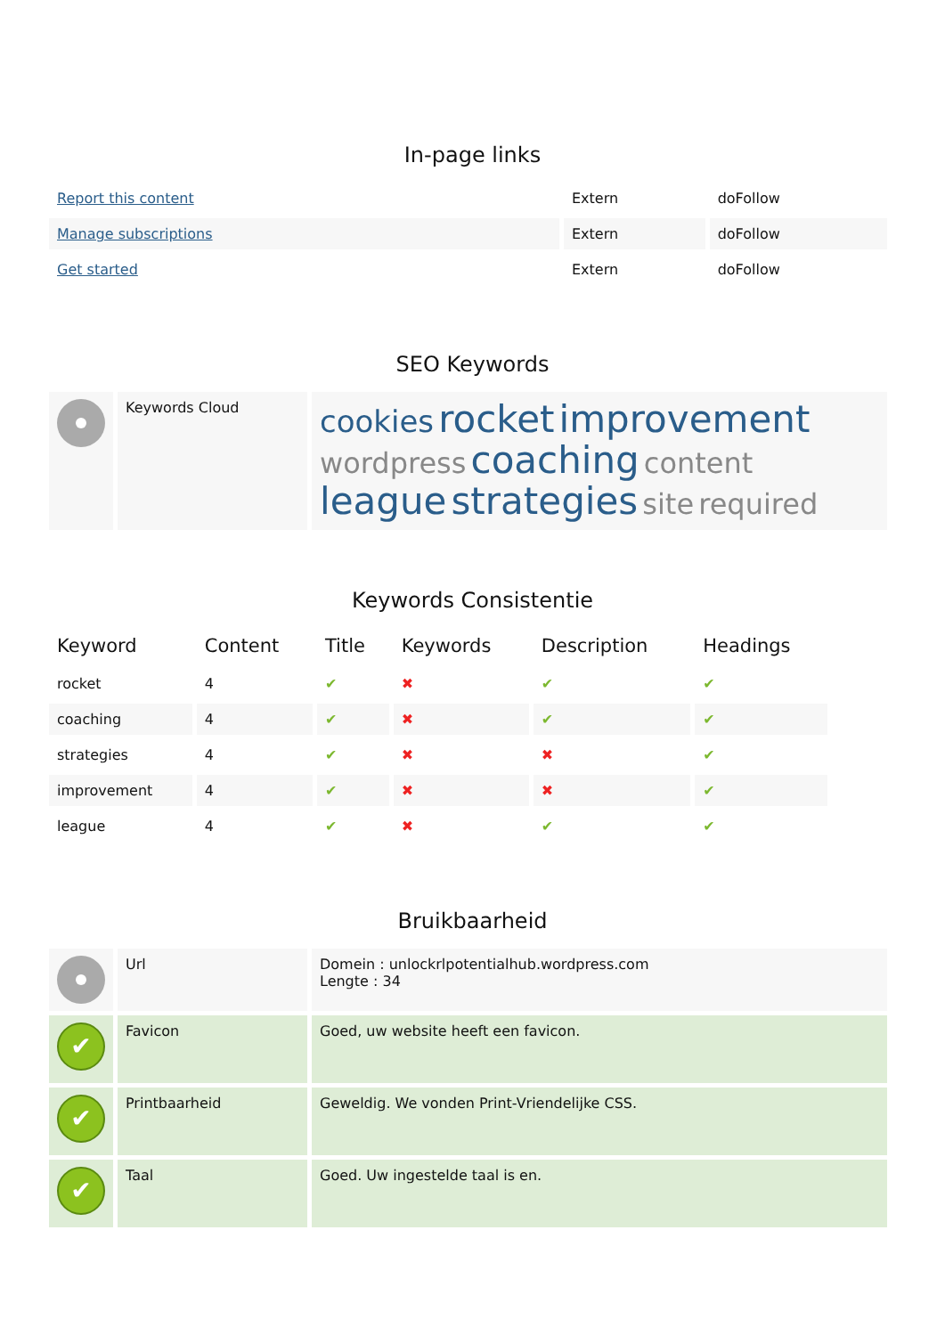In-page links
| Report this content | Extern | doFollow |
| Manage subscriptions | Extern | doFollow |
| Get started | Extern | doFollow |
SEO Keywords
| | Keywords Cloud | cookies rocket improvement wordpress coaching content league strategies site required |
Keywords Consistentie
| Keyword | Content | Title | Keywords | Description | Headings |
| --- | --- | --- | --- | --- | --- |
| rocket | 4 | ✔ | ✖ | ✔ | ✔ |
| coaching | 4 | ✔ | ✖ | ✔ | ✔ |
| strategies | 4 | ✔ | ✖ | ✖ | ✔ |
| improvement | 4 | ✔ | ✖ | ✖ | ✔ |
| league | 4 | ✔ | ✖ | ✔ | ✔ |
Bruikbaarheid
| | Url | Domein : unlockrlpotentialhub.wordpress.com Lengte : 34 |
| ✔ | Favicon | Goed, uw website heeft een favicon. |
| ✔ | Printbaarheid | Geweldig. We vonden Print-Vriendelijke CSS. |
| ✔ | Taal | Goed. Uw ingestelde taal is en. |